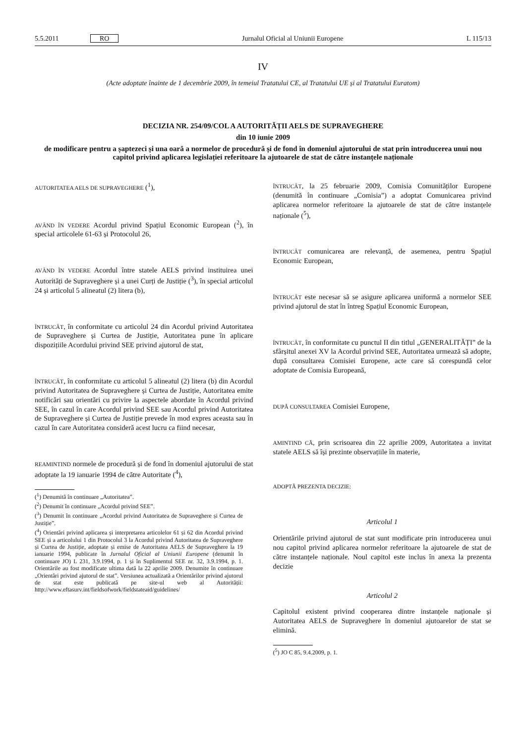5.5.2011 RO Jurnalul Oficial al Uniunii Europene L 115/13
IV
(Acte adoptate înainte de 1 decembrie 2009, în temeiul Tratatului CE, al Tratatului UE și al Tratatului Euratom)
DECIZIA NR. 254/09/COL A AUTORITĂȚII AELS DE SUPRAVEGHERE
din 10 iunie 2009
de modificare pentru a șaptezeci și una oară a normelor de procedură și de fond în domeniul ajutorului de stat prin introducerea unui nou capitol privind aplicarea legislației referitoare la ajutoarele de stat de către instanțele naționale
AUTORITATEA AELS DE SUPRAVEGHERE (<sup>1</sup>),
AVÂND ÎN VEDERE Acordul privind Spațiul Economic European (<sup>2</sup>), în special articolele 61-63 și Protocolul 26,
AVÂND ÎN VEDERE Acordul între statele AELS privind instituirea unei Autorități de Supraveghere și a unei Curți de Justiție (<sup>3</sup>), în special articolul 24 și articolul 5 alineatul (2) litera (b),
ÎNTRUCÂT, în conformitate cu articolul 24 din Acordul privind Autoritatea de Supraveghere și Curtea de Justiție, Autoritatea pune în aplicare dispozițiile Acordului privind SEE privind ajutorul de stat,
ÎNTRUCÂT, în conformitate cu articolul 5 alineatul (2) litera (b) din Acordul privind Autoritatea de Supraveghere și Curtea de Justiție, Autoritatea emite notificări sau orientări cu privire la aspectele abordate în Acordul privind SEE, în cazul în care Acordul privind SEE sau Acordul privind Autoritatea de Supraveghere și Curtea de Justiție prevede în mod expres aceasta sau în cazul în care Autoritatea consideră acest lucru ca fiind necesar,
REAMINTIND normele de procedură și de fond în domeniul ajutorului de stat adoptate la 19 ianuarie 1994 de către Autoritate (<sup>4</sup>),
(<sup>1</sup>) Denumită în continuare „Autoritatea”.
(<sup>2</sup>) Denumit în continuare „Acordul privind SEE”.
(<sup>3</sup>) Denumit în continuare „Acordul privind Autoritatea de Supraveghere și Curtea de Justiție”.
(<sup>4</sup>) Orientări privind aplicarea și interpretarea articolelor 61 și 62 din Acordul privind SEE și a articolului 1 din Protocolul 3 la Acordul privind Autoritatea de Supraveghere și Curtea de Justiție, adoptate și emise de Autoritatea AELS de Supraveghere la 19 ianuarie 1994, publicate în Jurnalul Oficial al Uniunii Europene (denumit în continuare JO) L 231, 3.9.1994, p. 1 și în Suplimentul SEE nr. 32, 3.9.1994, p. 1. Orientările au fost modificate ultima dată la 22 aprilie 2009. Denumite în continuare „Orientări privind ajutorul de stat”. Versiunea actualizată a Orientărilor privind ajutorul de stat este publicată pe site-ul web al Autorității: http://www.eftasurv.int/fieldsofwork/fieldstateaid/guidelines/
ÎNTRUCÂT, la 25 februarie 2009, Comisia Comunităților Europene (denumită în continuare „Comisia”) a adoptat Comunicarea privind aplicarea normelor referitoare la ajutoarele de stat de către instanțele naționale (<sup>5</sup>),
ÎNTRUCÂT comunicarea are relevanță, de asemenea, pentru Spațiul Economic European,
ÎNTRUCÂT este necesar să se asigure aplicarea uniformă a normelor SEE privind ajutorul de stat în întreg Spațiul Economic European,
ÎNTRUCÂT, în conformitate cu punctul II din titlul „GENERALITĂȚI” de la sfârșitul anexei XV la Acordul privind SEE, Autoritatea urmează să adopte, după consultarea Comisiei Europene, acte care să corespundă celor adoptate de Comisia Europeană,
DUPĂ CONSULTAREA Comisiei Europene,
AMINTIND CĂ, prin scrisoarea din 22 aprilie 2009, Autoritatea a invitat statele AELS să își prezinte observațiile în materie,
ADOPTĂ PREZENTA DECIZIE:
Articolul 1
Orientările privind ajutorul de stat sunt modificate prin introducerea unui nou capitol privind aplicarea normelor referitoare la ajutoarele de stat de către instanțele naționale. Noul capitol este inclus în anexa la prezenta decizie
Articolul 2
Capitolul existent privind cooperarea dintre instanțele naționale și Autoritatea AELS de Supraveghere în domeniul ajutoarelor de stat se elimină.
(<sup>5</sup>) JO C 85, 9.4.2009, p. 1.